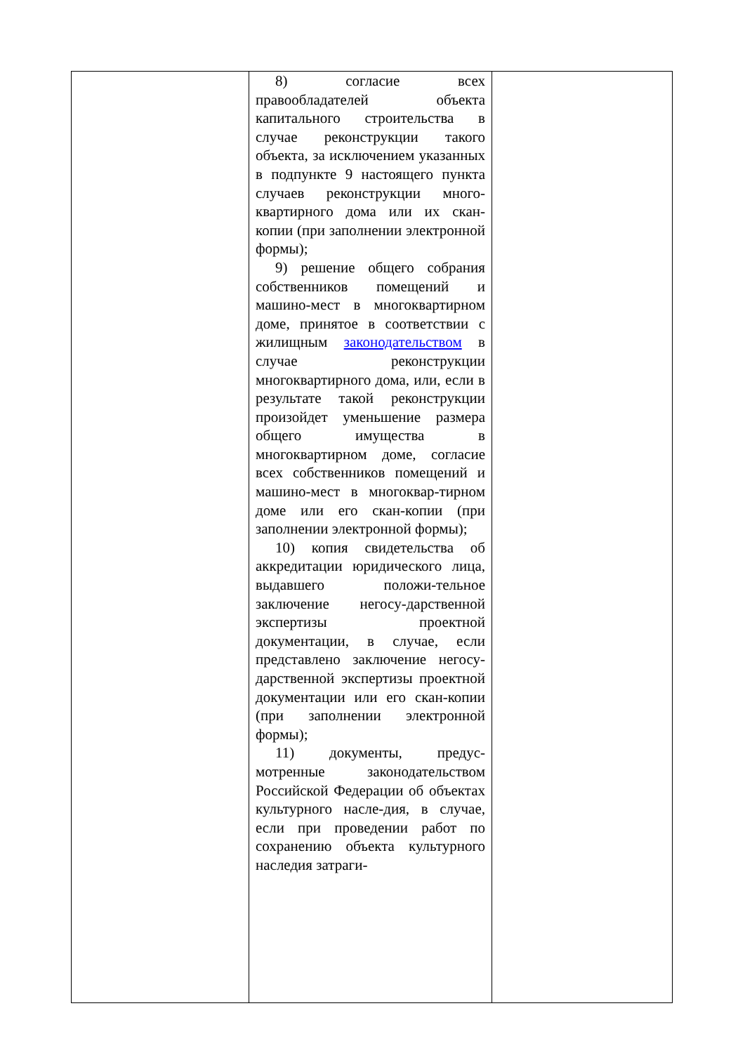| | 8) согласие всех правообладателей объекта капитального строительства в случае реконструкции такого объекта, за исключением указанных в подпункте 9 настоящего пункта случаев реконструкции много-квартирного дома или их скан-копии (при заполнении электронной формы); 9) решение общего собрания собственников помещений и машино-мест в многоквартирном доме, принятое в соответствии с жилищным законодательством в случае реконструкции многоквартирного дома, или, если в результате такой реконструкции произойдет уменьшение размера общего имущества в многоквартирном доме, согласие всех собственников помещений и машино-мест в многоквар-тирном доме или его скан-копии (при заполнении электронной формы); 10) копия свидетельства об аккредитации юридического лица, выдавшего положи-тельное заключение негосу-дарственной экспертизы проектной документации, в случае, если представлено заключение негосу-дарственной экспертизы проектной документации или его скан-копии (при заполнении электронной формы); 11) документы, предус-мотренные законодательством Российской Федерации об объектах культурного насле-дия, в случае, если при проведении работ по сохранению объекта культурного наследия затраги- | |